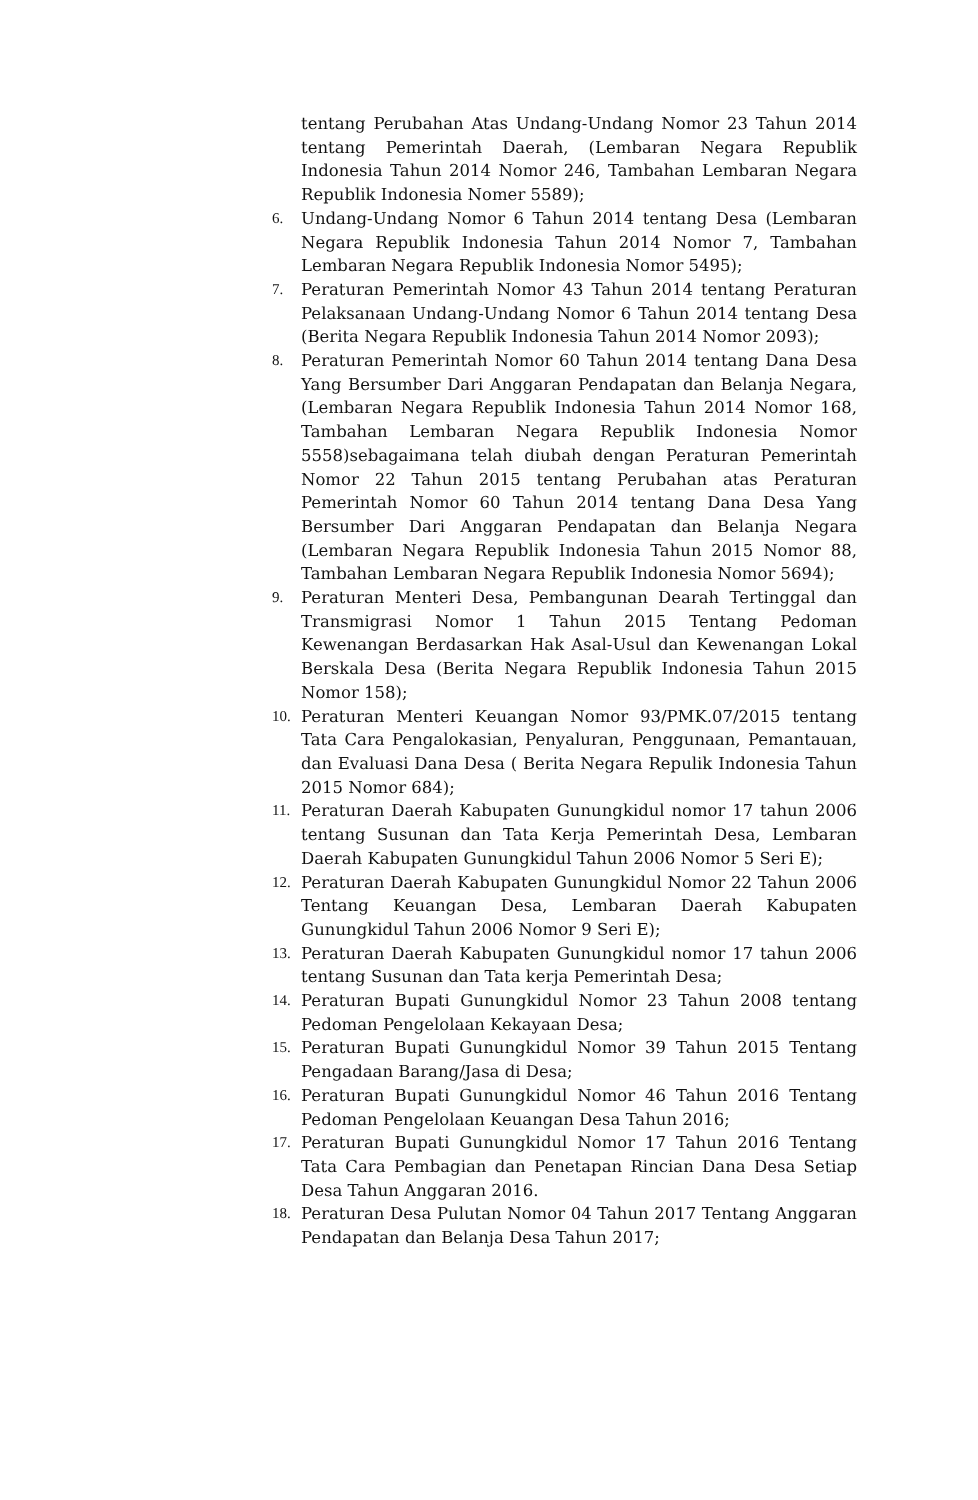tentang Perubahan Atas Undang-Undang Nomor 23 Tahun 2014 tentang Pemerintah Daerah, (Lembaran Negara Republik Indonesia Tahun 2014 Nomor 246, Tambahan Lembaran Negara Republik Indonesia Nomer 5589);
6. Undang-Undang Nomor 6 Tahun 2014 tentang Desa (Lembaran Negara Republik Indonesia Tahun 2014 Nomor 7, Tambahan Lembaran Negara Republik Indonesia Nomor 5495);
7. Peraturan Pemerintah Nomor 43 Tahun 2014 tentang Peraturan Pelaksanaan Undang-Undang Nomor 6 Tahun 2014 tentang Desa (Berita Negara Republik Indonesia Tahun 2014 Nomor 2093);
8. Peraturan Pemerintah Nomor 60 Tahun 2014 tentang Dana Desa Yang Bersumber Dari Anggaran Pendapatan dan Belanja Negara, (Lembaran Negara Republik Indonesia Tahun 2014 Nomor 168, Tambahan Lembaran Negara Republik Indonesia Nomor 5558)sebagaimana telah diubah dengan Peraturan Pemerintah Nomor 22 Tahun 2015 tentang Perubahan atas Peraturan Pemerintah Nomor 60 Tahun 2014 tentang Dana Desa Yang Bersumber Dari Anggaran Pendapatan dan Belanja Negara (Lembaran Negara Republik Indonesia Tahun 2015 Nomor 88, Tambahan Lembaran Negara Republik Indonesia Nomor 5694);
9. Peraturan Menteri Desa, Pembangunan Dearah Tertinggal dan Transmigrasi Nomor 1 Tahun 2015 Tentang Pedoman Kewenangan Berdasarkan Hak Asal-Usul dan Kewenangan Lokal Berskala Desa (Berita Negara Republik Indonesia Tahun 2015 Nomor 158);
10. Peraturan Menteri Keuangan Nomor 93/PMK.07/2015 tentang Tata Cara Pengalokasian, Penyaluran, Penggunaan, Pemantauan, dan Evaluasi Dana Desa ( Berita Negara Repulik Indonesia Tahun 2015 Nomor 684);
11. Peraturan Daerah Kabupaten Gunungkidul nomor 17 tahun 2006 tentang Susunan dan Tata Kerja Pemerintah Desa, Lembaran Daerah Kabupaten Gunungkidul Tahun 2006 Nomor 5 Seri E);
12. Peraturan Daerah Kabupaten Gunungkidul Nomor 22 Tahun 2006 Tentang Keuangan Desa, Lembaran Daerah Kabupaten Gunungkidul Tahun 2006 Nomor 9 Seri E);
13. Peraturan Daerah Kabupaten Gunungkidul nomor 17 tahun 2006 tentang Susunan dan Tata kerja Pemerintah Desa;
14. Peraturan Bupati Gunungkidul Nomor 23 Tahun 2008 tentang Pedoman Pengelolaan Kekayaan Desa;
15. Peraturan Bupati Gunungkidul Nomor 39 Tahun 2015 Tentang Pengadaan Barang/Jasa di Desa;
16. Peraturan Bupati Gunungkidul Nomor 46 Tahun 2016 Tentang Pedoman Pengelolaan Keuangan Desa Tahun 2016;
17. Peraturan Bupati Gunungkidul Nomor 17 Tahun 2016 Tentang Tata Cara Pembagian dan Penetapan Rincian Dana Desa Setiap Desa Tahun Anggaran 2016.
18. Peraturan Desa Pulutan Nomor 04 Tahun 2017 Tentang Anggaran Pendapatan dan Belanja Desa Tahun 2017;